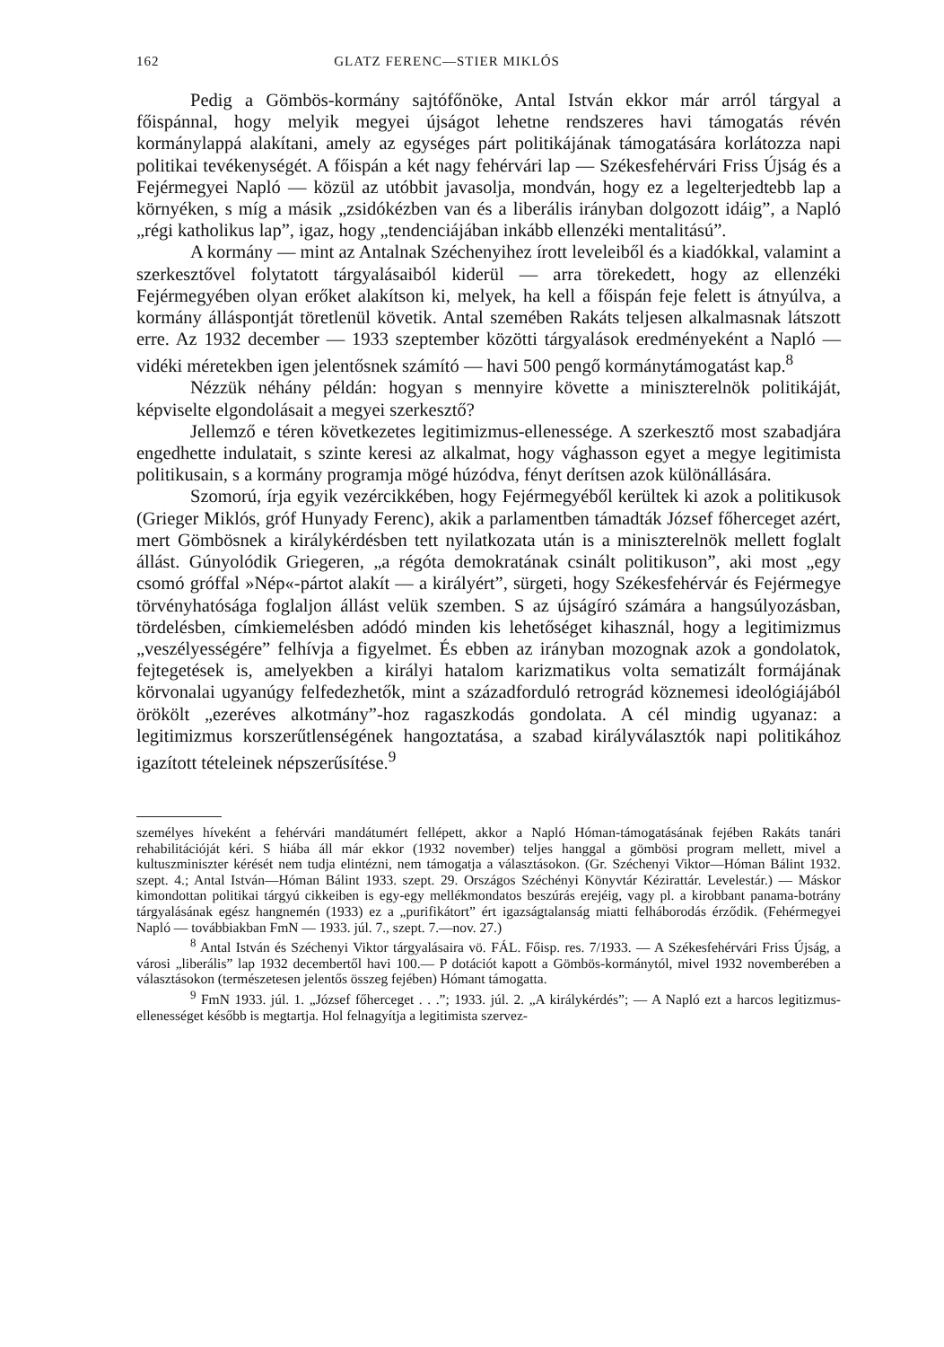162 GLATZ FERENC—STIER MIKLÓS
Pedig a Gömbös-kormány sajtófőnöke, Antal István ekkor már arról tárgyal a főispánnal, hogy melyik megyei újságot lehetne rendszeres havi támogatás révén kormánylappá alakítani, amely az egységes párt politikájának támogatására korlátozza napi politikai tevékenységét. A főispán a két nagy fehérvári lap — Székesfehérvári Friss Újság és a Fejérmegyei Napló — közül az utóbbit javasolja, mondván, hogy ez a legelterjedtebb lap a környéken, s míg a másik „zsidókézben van és a liberális irányban dolgozott idáig”, a Napló „régi katholikus lap”, igaz, hogy „tendenciájában inkább ellenzéki mentalitású”.
A kormány — mint az Antalnak Széchenyihez írott leveleiből és a kiadókkal, valamint a szerkesztővel folytatott tárgyalásaiból kiderül — arra törekedett, hogy az ellenzéki Fejérmegyében olyan erőket alakítson ki, melyek, ha kell a főispán feje felett is átnyúlva, a kormány álláspontját töretlenül követik. Antal szemében Rakáts teljesen alkalmasnak látszott erre. Az 1932 december — 1933 szeptember közötti tárgyalások eredményeként a Napló — vidéki méretekben igen jelentősnek számító — havi 500 pengő kormánytámogatást kap.<sup>8</sup>
Nézzük néhány példán: hogyan s mennyire követte a miniszterelnök politikáját, képviselte elgondolásait a megyei szerkesztő?
Jellemző e téren következetes legitimizmus-ellenessége. A szerkesztő most szabadjára engedhette indulatait, s szinte keresi az alkalmat, hogy vághasson egyet a megye legitimista politikusain, s a kormány programja mögé húzódva, fényt derítsen azok különállására.
Szomorú, írja egyik vezércikkében, hogy Fejérmegyéből kerültek ki azok a politikusok (Grieger Miklós, gróf Hunyady Ferenc), akik a parlamentben támadták József főherceget azért, mert Gömbösnek a királykérdésben tett nyilatkozata után is a miniszterelnök mellett foglalt állást. Gúnyolódik Griegeren, „a régóta demokratának csinált politikuson”, aki most „egy csomó gróffal »Nép«-pártot alakít — a királyért”, sürgeti, hogy Székesfehérvár és Fejérmegye törvényhatósága foglaljon állást velük szemben. S az újságíró számára a hangsúlyozásban, tördelésben, címkiemelésben adódó minden kis lehetőséget kihasznál, hogy a legitimizmus „veszélyességére” felhívja a figyelmet. És ebben az irányban mozognak azok a gondolatok, fejtegetések is, amelyekben a királyi hatalom karizmatikus volta sematizált formájának körvonalai ugyanúgy felfedezhetők, mint a századforduló retrográd köznemesi ideológiájából örökölt „ezeréves alkotmány”-hoz ragaszkodás gondolata. A cél mindig ugyanaz: a legitimizmus korszerűtlenségének hangoztatása, a szabad királyválasztók napi politikához igazított tételeinek népszerűsítése.<sup>9</sup>
személyes híveként a fehérvári mandátumért fellépett, akkor a Napló Hóman-támogatásának fejében Rakáts tanári rehabilitációját kéri. S hiába áll már ekkor (1932 november) teljes hanggal a gömbösi program mellett, mivel a kultuszminiszter kérését nem tudja elintézni, nem támogatja a választásokon. (Gr. Széchenyi Viktor—Hóman Bálint 1932. szept. 4.; Antal István—Hóman Bálint 1933. szept. 29. Országos Széchényi Könyvtár Kézirattár. Levelestár.) — Máskor kimondottan politikai tárgyú cikkeiben is egy-egy mellékmondatos beszúrás erejéig, vagy pl. a kirobbant panama-botrány tárgyalásának egész hangnemén (1933) ez a „purifikátort” ért igazságtalanság miatti felháborodás érződik. (Fehérmegyei Napló — továbbiakban FmN — 1933. júl. 7., szept. 7.—nov. 27.)
<sup>8</sup> Antal István és Széchenyi Viktor tárgyalásaira vö. FÁL. Főisp. res. 7/1933. — A Székesfehérvári Friss Újság, a városi „liberális” lap 1932 decembertől havi 100.— P dotációt kapott a Gömbös-kormánytól, mivel 1932 novemberében a választásokon (természetesen jelentős összeg fejében) Hómant támogatta.
<sup>9</sup> FmN 1933. júl. 1. „József főherceget . . .”; 1933. júl. 2. „A királykérdés”; — A Napló ezt a harcos legitizmus-ellenességet később is megtartja. Hol felnagyítja a legitimista szervez-